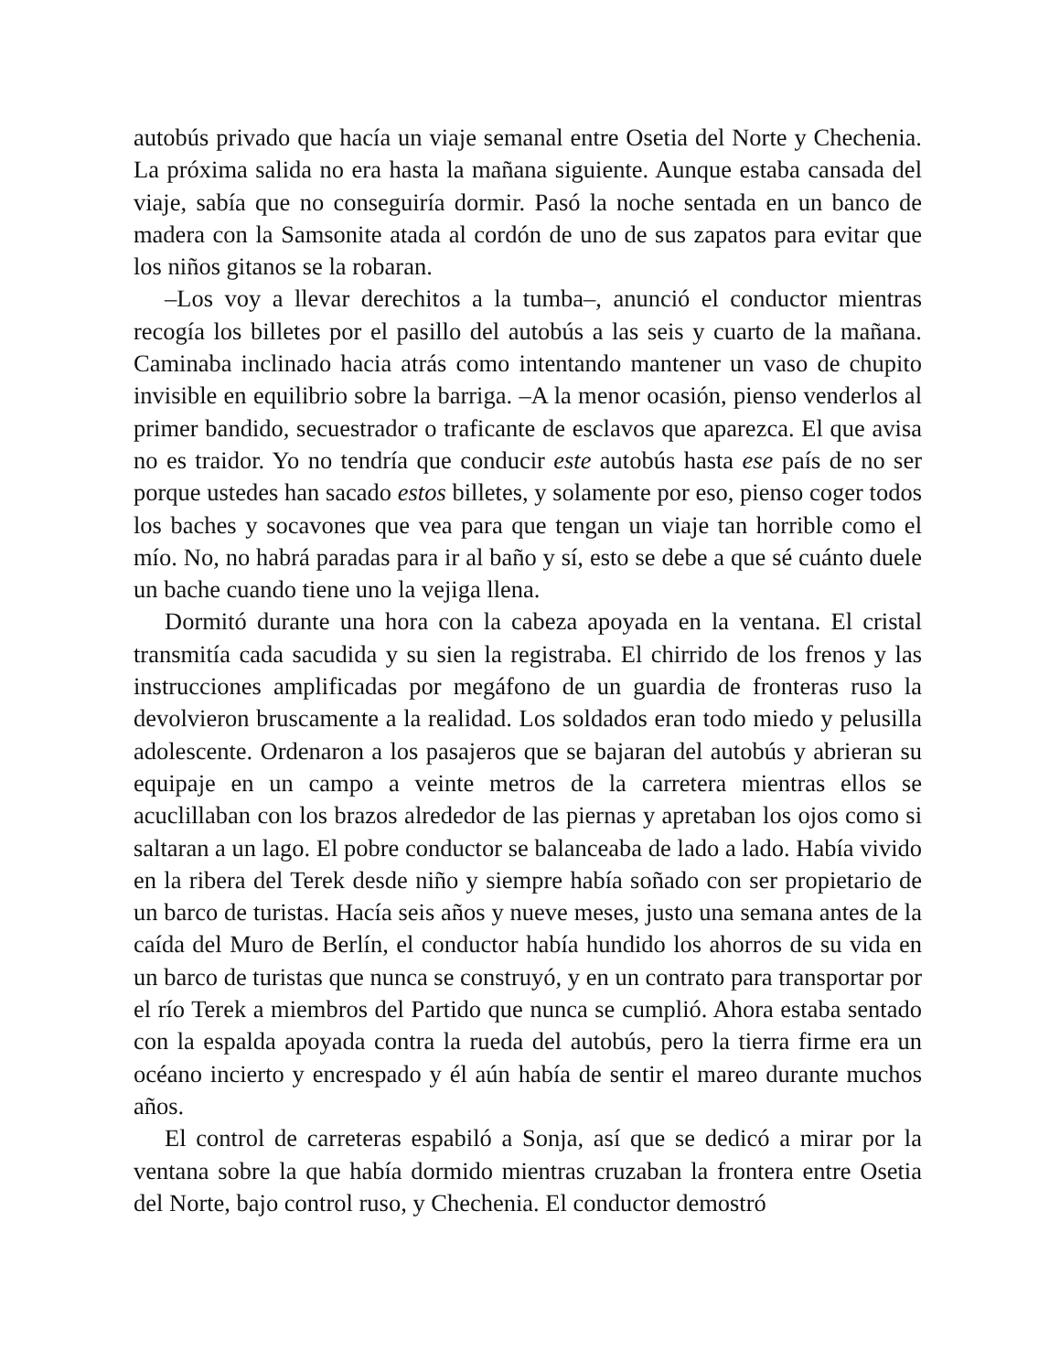autobús privado que hacía un viaje semanal entre Osetia del Norte y Chechenia. La próxima salida no era hasta la mañana siguiente. Aunque estaba cansada del viaje, sabía que no conseguiría dormir. Pasó la noche sentada en un banco de madera con la Samsonite atada al cordón de uno de sus zapatos para evitar que los niños gitanos se la robaran.
–Los voy a llevar derechitos a la tumba–, anunció el conductor mientras recogía los billetes por el pasillo del autobús a las seis y cuarto de la mañana. Caminaba inclinado hacia atrás como intentando mantener un vaso de chupito invisible en equilibrio sobre la barriga. –A la menor ocasión, pienso venderlos al primer bandido, secuestrador o traficante de esclavos que aparezca. El que avisa no es traidor. Yo no tendría que conducir este autobús hasta ese país de no ser porque ustedes han sacado estos billetes, y solamente por eso, pienso coger todos los baches y socavones que vea para que tengan un viaje tan horrible como el mío. No, no habrá paradas para ir al baño y sí, esto se debe a que sé cuánto duele un bache cuando tiene uno la vejiga llena.
Dormitó durante una hora con la cabeza apoyada en la ventana. El cristal transmitía cada sacudida y su sien la registraba. El chirrido de los frenos y las instrucciones amplificadas por megáfono de un guardia de fronteras ruso la devolvieron bruscamente a la realidad. Los soldados eran todo miedo y pelusilla adolescente. Ordenaron a los pasajeros que se bajaran del autobús y abrieran su equipaje en un campo a veinte metros de la carretera mientras ellos se acuclillaban con los brazos alrededor de las piernas y apretaban los ojos como si saltaran a un lago. El pobre conductor se balanceaba de lado a lado. Había vivido en la ribera del Terek desde niño y siempre había soñado con ser propietario de un barco de turistas. Hacía seis años y nueve meses, justo una semana antes de la caída del Muro de Berlín, el conductor había hundido los ahorros de su vida en un barco de turistas que nunca se construyó, y en un contrato para transportar por el río Terek a miembros del Partido que nunca se cumplió. Ahora estaba sentado con la espalda apoyada contra la rueda del autobús, pero la tierra firme era un océano incierto y encrespado y él aún había de sentir el mareo durante muchos años.
El control de carreteras espabiló a Sonja, así que se dedicó a mirar por la ventana sobre la que había dormido mientras cruzaban la frontera entre Osetia del Norte, bajo control ruso, y Chechenia. El conductor demostró